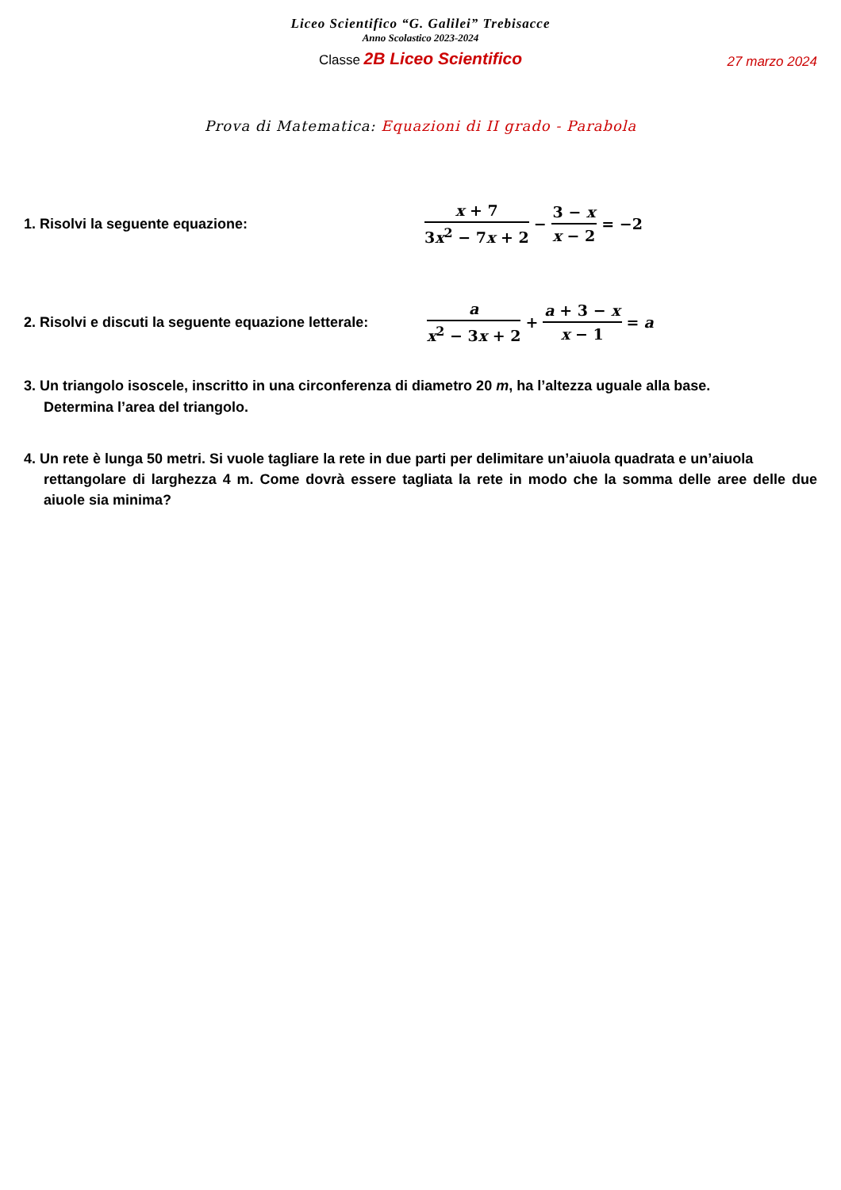Liceo Scientifico “G. Galilei” Trebisacce
Anno Scolastico 2023-2024
Classe 2B Liceo Scientifico 27 marzo 2024
Prova di Matematica: Equazioni di II grado - Parabola
1. Risolvi la seguente equazione:
x + 7 3x<sup>2</sup> − 7x + 2 − 3 − x x − 2 = −2
2. Risolvi e discuti la seguente equazione letterale:
a x<sup>2</sup> − 3x + 2 + a + 3 − x x − 1 = a
3. Un triangolo isoscele, inscritto in una circonferenza di diametro 20 m, ha l’altezza uguale alla base.
Determina l’area del triangolo.
4. Un rete è lunga 50 metri. Si vuole tagliare la rete in due parti per delimitare un’aiuola quadrata e un’aiuola
rettangolare di larghezza 4 m. Come dovrà essere tagliata la rete in modo che la somma delle aree delle due aiuole sia minima?